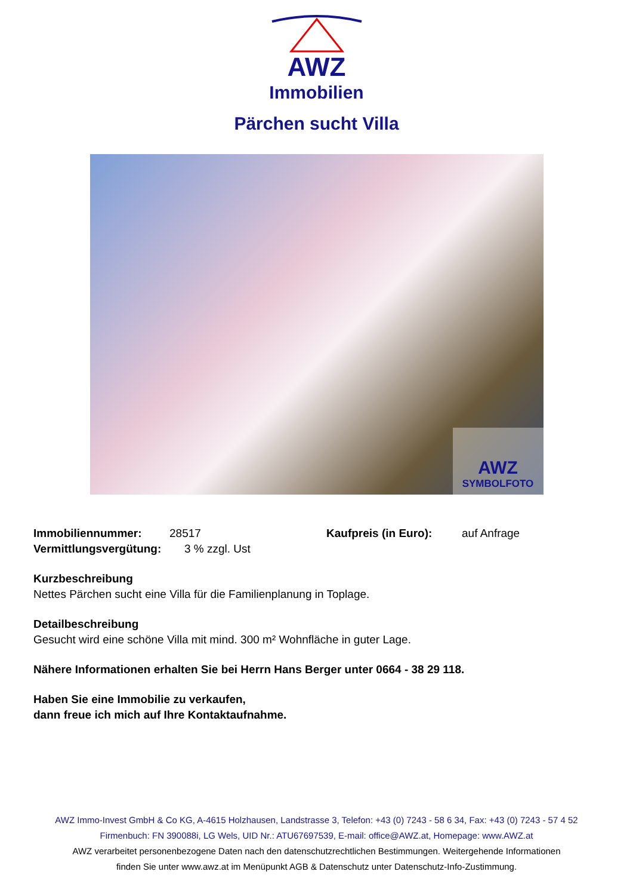AWZ
Immobilien
Pärchen sucht Villa
AWZ
SYMBOLFOTO
Immobiliennummer: 28517 Kaufpreis (in Euro): auf Anfrage
Vermittlungsvergütung: 3 % zzgl. Ust
Kurzbeschreibung
Nettes Pärchen sucht eine Villa für die Familienplanung in Toplage.
Detailbeschreibung
Gesucht wird eine schöne Villa mit mind. 300 m² Wohnfläche in guter Lage.
Nähere Informationen erhalten Sie bei Herrn Hans Berger unter 0664 - 38 29 118.
Haben Sie eine Immobilie zu verkaufen,
dann freue ich mich auf Ihre Kontaktaufnahme.
AWZ Immo-Invest GmbH & Co KG, A-4615 Holzhausen, Landstrasse 3, Telefon: +43 (0) 7243 - 58 6 34, Fax: +43 (0) 7243 - 57 4 52
Firmenbuch: FN 390088i, LG Wels, UID Nr.: ATU67697539, E-mail: office@AWZ.at, Homepage: www.AWZ.at
AWZ verarbeitet personenbezogene Daten nach den datenschutzrechtlichen Bestimmungen. Weitergehende Informationen
finden Sie unter www.awz.at im Menüpunkt AGB & Datenschutz unter Datenschutz-Info-Zustimmung.